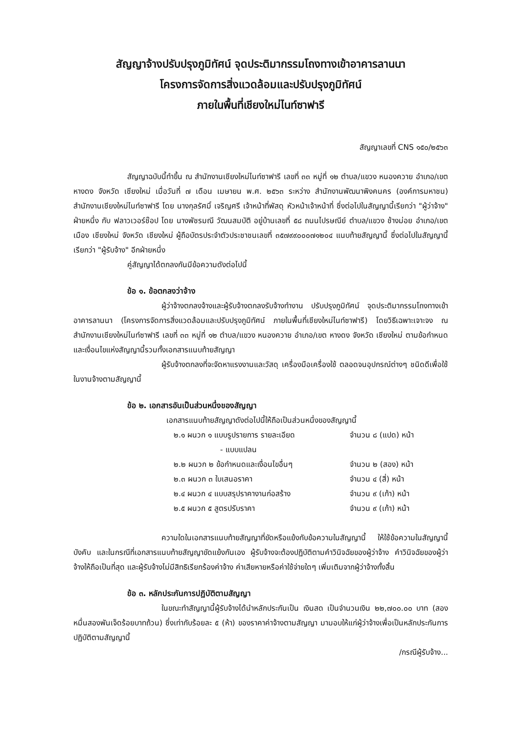สัญญาจ้างปรับปรุงภูมิทัศน์ จุดประติมากรรมโถงทางเข้าอาคารลานนา
โครงการจัดการสิ่งแวดล้อมและปรับปรุงภูมิทัศน์
ภายในพื้นที่เชียงใหม่ไนท์ซาฟารี
สัญญาเลขที่ CNS ๑๕๐/๒๕๖๓
สัญญาฉบับนี้ทำขึ้น ณ สำนักงานเชียงใหม่ไนท์ซาฟารี เลขที่ ๓๓ หมู่ที่ ๑๒ ตำบล/แขวง หนองควาย อำเภอ/เขต หางดง จังหวัด เชียงใหม่ เมื่อวันที่ ๗ เดือน เมษายน พ.ศ. ๒๕๖๓ ระหว่าง สำนักงานพัฒนาพิงคนคร (องค์การมหาชน) สำนักงานเชียงใหม่ไนท์ซาฟารี โดย นางกุลรัศมิ์ เจริญศรี เจ้าหน้าที่พัสดุ หัวหน้าเจ้าหน้าที่ ซึ่งต่อไปในสัญญานี้เรียกว่า "ผู้ว่าจ้าง" ฝ่ายหนึ่ง กับ ฟลาวเวอร์ช๊อป โดย นางพัชรมณี วัฒนสมบัติ อยู่บ้านเลขที่ ๕๘ ถนนไปรษณีย์ ตำบล/แขวง ช้างม่อย อำเภอ/เขต เมือง เชียงใหม่ จังหวัด เชียงใหม่ ผู้ถือบัตรประจำตัวประชาชนเลขที่ ๓๕๗๙๙๐๐๐๗๑๒๐๔ แนบท้ายสัญญานี้ ซึ่งต่อไปในสัญญานี้เรียกว่า "ผู้รับจ้าง" อีกฝ่ายหนึ่ง
คู่สัญญาได้ตกลงกันมีข้อความดังต่อไปนี้
ข้อ ๑. ข้อตกลงว่าจ้าง
ผู้ว่าจ้างตกลงจ้างและผู้รับจ้างตกลงรับจ้างทำงาน ปรับปรุงภูมิทัศน์ จุดประติมากรรมโถงทางเข้าอาคารลานนา (โครงการจัดการสิ่งแวดล้อมและปรับปรุงภูมิทัศน์ ภายในพื้นที่เชียงใหม่ไนท์ซาฟารี) โดยวิธีเฉพาะเจาะจง ณ สำนักงานเชียงใหม่ไนท์ซาฟารี เลขที่ ๓๓ หมู่ที่ ๑๒ ตำบล/แขวง หนองควาย อำเภอ/เขต หางดง จังหวัด เชียงใหม่ ตามข้อกำหนดและเงื่อนไขแห่งสัญญานี้รวมทั้งเอกสารแนบท้ายสัญญา
ผู้รับจ้างตกลงที่จะจัดหาแรงงานและวัสดุ เครื่องมือเครื่องใช้ ตลอดจนอุปกรณ์ต่างๆ ชนิดดีเพื่อใช้ในงานจ้างตามสัญญานี้
ข้อ ๒. เอกสารอันเป็นส่วนหนึ่งของสัญญา
เอกสารแนบท้ายสัญญาดังต่อไปนี้ให้ถือเป็นส่วนหนึ่งของสัญญานี้
๒.๑ ผนวก ๑ แบบรูปรายการ รายละเอียด จำนวน ๘ (แปด) หน้า
- แบบแปลน
๒.๒ ผนวก ๒ ข้อกำหนดและเงื่อนไขอื่นๆ จำนวน ๒ (สอง) หน้า
๒.๓ ผนวก ๓ ใบเสนอราคา จำนวน ๔ (สี่) หน้า
๒.๔ ผนวก ๔ แบบสรุปราคางานก่อสร้าง จำนวน ๙ (เก้า) หน้า
๒.๕ ผนวก ๕ สูตรปรับราคา จำนวน ๙ (เก้า) หน้า
ความใดในเอกสารแนบท้ายสัญญาที่ขัดหรือแย้งกับข้อความในสัญญานี้ ให้ใช้ข้อความในสัญญานี้บังคับ และในกรณีที่เอกสารแนบท้ายสัญญาขัดแย้งกันเอง ผู้รับจ้างจะต้องปฏิบัติตามคำวินิจฉัยของผู้ว่าจ้าง คำวินิจฉัยของผู้ว่าจ้างให้ถือเป็นที่สุด และผู้รับจ้างไม่มีสิทธิเรียกร้องค่าจ้าง ค่าเสียหายหรือค่าใช้จ่ายใดๆ เพิ่มเติมจากผู้ว่าจ้างทั้งสิ้น
ข้อ ๓. หลักประกันการปฏิบัติตามสัญญา
ในขณะทำสัญญานี้ผู้รับจ้างได้นำหลักประกันเป็น เงินสด เป็นจำนวนเงิน ๒๒,๗๐๐.๐๐ บาท (สองหมื่นสองพันเจ็ดร้อยบาทถ้วน) ซึ่งเท่ากับร้อยละ ๕ (ห้า) ของราคาค่าจ้างตามสัญญา มามอบให้แก่ผู้ว่าจ้างเพื่อเป็นหลักประกันการปฏิบัติตามสัญญานี้
/กรณีผู้รับจ้าง...